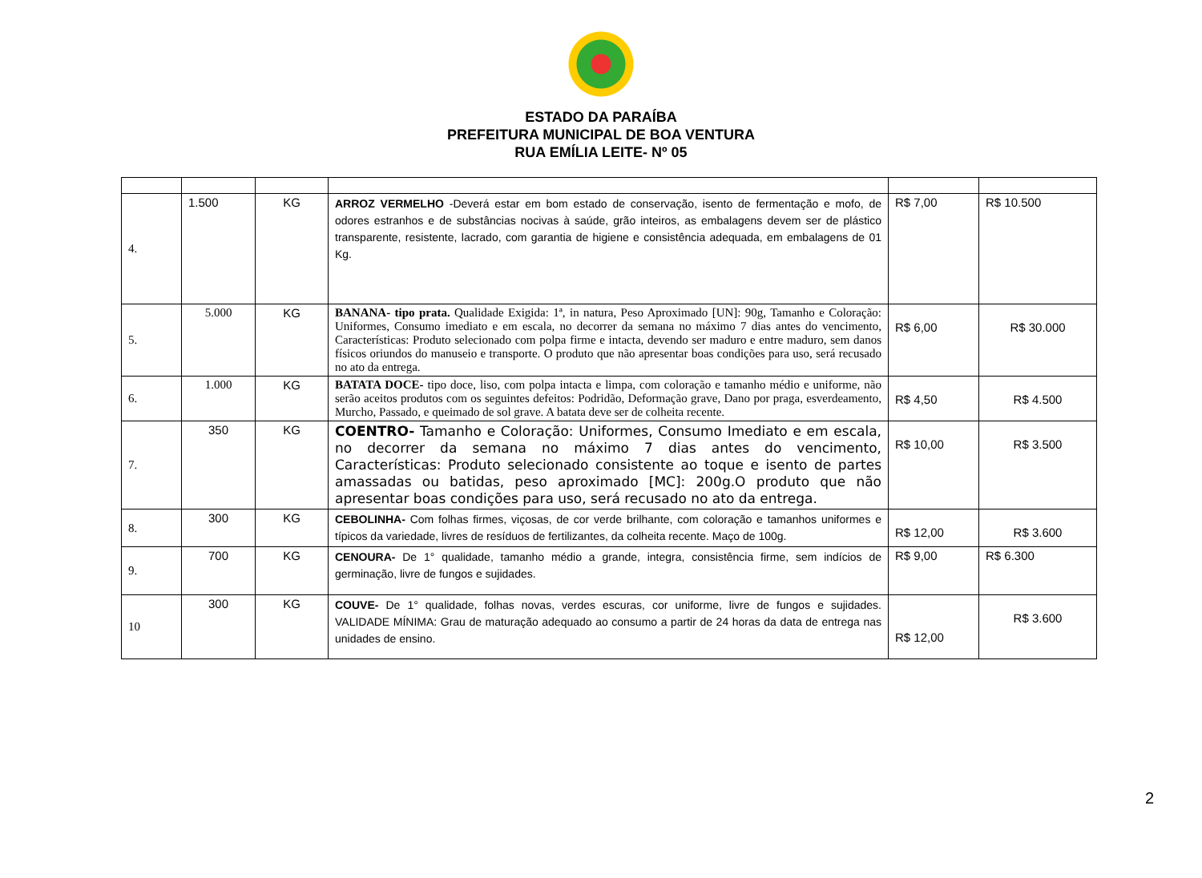ESTADO DA PARAÍBA
PREFEITURA MUNICIPAL DE BOA VENTURA
RUA EMÍLIA LEITE- Nº 05
| 4. | 1.500 | KG | ARROZ VERMELHO -Deverá estar em bom estado de conservação, isento de fermentação e mofo, de odores estranhos e de substâncias nocivas à saúde, grão inteiros, as embalagens devem ser de plástico transparente, resistente, lacrado, com garantia de higiene e consistência adequada, em embalagens de 01 Kg. | R$ 7,00 | R$ 10.500 |
| 5. | 5.000 | KG | BANANA- tipo prata. Qualidade Exigida: 1ª, in natura, Peso Aproximado [UN]: 90g, Tamanho e Coloração: Uniformes, Consumo imediato e em escala, no decorrer da semana no máximo 7 dias antes do vencimento, Características: Produto selecionado com polpa firme e intacta, devendo ser maduro e entre maduro, sem danos físicos oriundos do manuseio e transporte. O produto que não apresentar boas condições para uso, será recusado no ato da entrega. | R$ 6,00 | R$ 30.000 |
| 6. | 1.000 | KG | BATATA DOCE- tipo doce, liso, com polpa intacta e limpa, com coloração e tamanho médio e uniforme, não serão aceitos produtos com os seguintes defeitos: Podridão, Deformação grave, Dano por praga, esverdeamento, Murcho, Passado, e queimado de sol grave. A batata deve ser de colheita recente. | R$ 4,50 | R$ 4.500 |
| 7. | 350 | KG | COENTRO- Tamanho e Coloração: Uniformes, Consumo Imediato e em escala, no decorrer da semana no máximo 7 dias antes do vencimento, Características: Produto selecionado consistente ao toque e isento de partes amassadas ou batidas, peso aproximado [MC]: 200g.O produto que não apresentar boas condições para uso, será recusado no ato da entrega. | R$ 10,00 | R$ 3.500 |
| 8. | 300 | KG | CEBOLINHA- Com folhas firmes, viçosas, de cor verde brilhante, com coloração e tamanhos uniformes e típicos da variedade, livres de resíduos de fertilizantes, da colheita recente. Maço de 100g. | R$ 12,00 | R$ 3.600 |
| 9. | 700 | KG | CENOURA- De 1° qualidade, tamanho médio a grande, integra, consistência firme, sem indícios de germinação, livre de fungos e sujidades. | R$ 9,00 | R$ 6.300 |
| 10 | 300 | KG | COUVE- De 1° qualidade, folhas novas, verdes escuras, cor uniforme, livre de fungos e sujidades. VALIDADE MÍNIMA: Grau de maturação adequado ao consumo a partir de 24 horas da data de entrega nas unidades de ensino. | R$ 12,00 | R$ 3.600 |
2